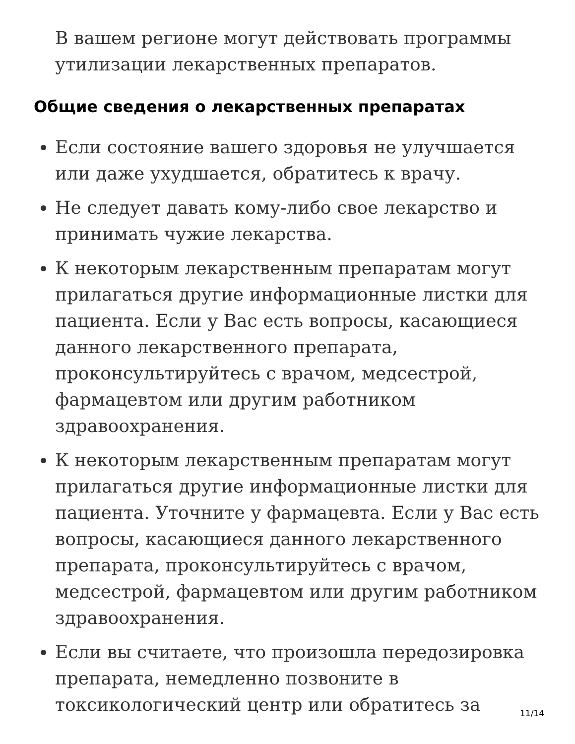В вашем регионе могут действовать программы утилизации лекарственных препаратов.
Общие сведения о лекарственных препаратах
Если состояние вашего здоровья не улучшается или даже ухудшается, обратитесь к врачу.
Не следует давать кому-либо свое лекарство и принимать чужие лекарства.
К некоторым лекарственным препаратам могут прилагаться другие информационные листки для пациента. Если у Вас есть вопросы, касающиеся данного лекарственного препарата, проконсультируйтесь с врачом, медсестрой, фармацевтом или другим работником здравоохранения.
К некоторым лекарственным препаратам могут прилагаться другие информационные листки для пациента. Уточните у фармацевта. Если у Вас есть вопросы, касающиеся данного лекарственного препарата, проконсультируйтесь с врачом, медсестрой, фармацевтом или другим работником здравоохранения.
Если вы считаете, что произошла передозировка препарата, немедленно позвоните в токсикологический центр или обратитесь за
11/14